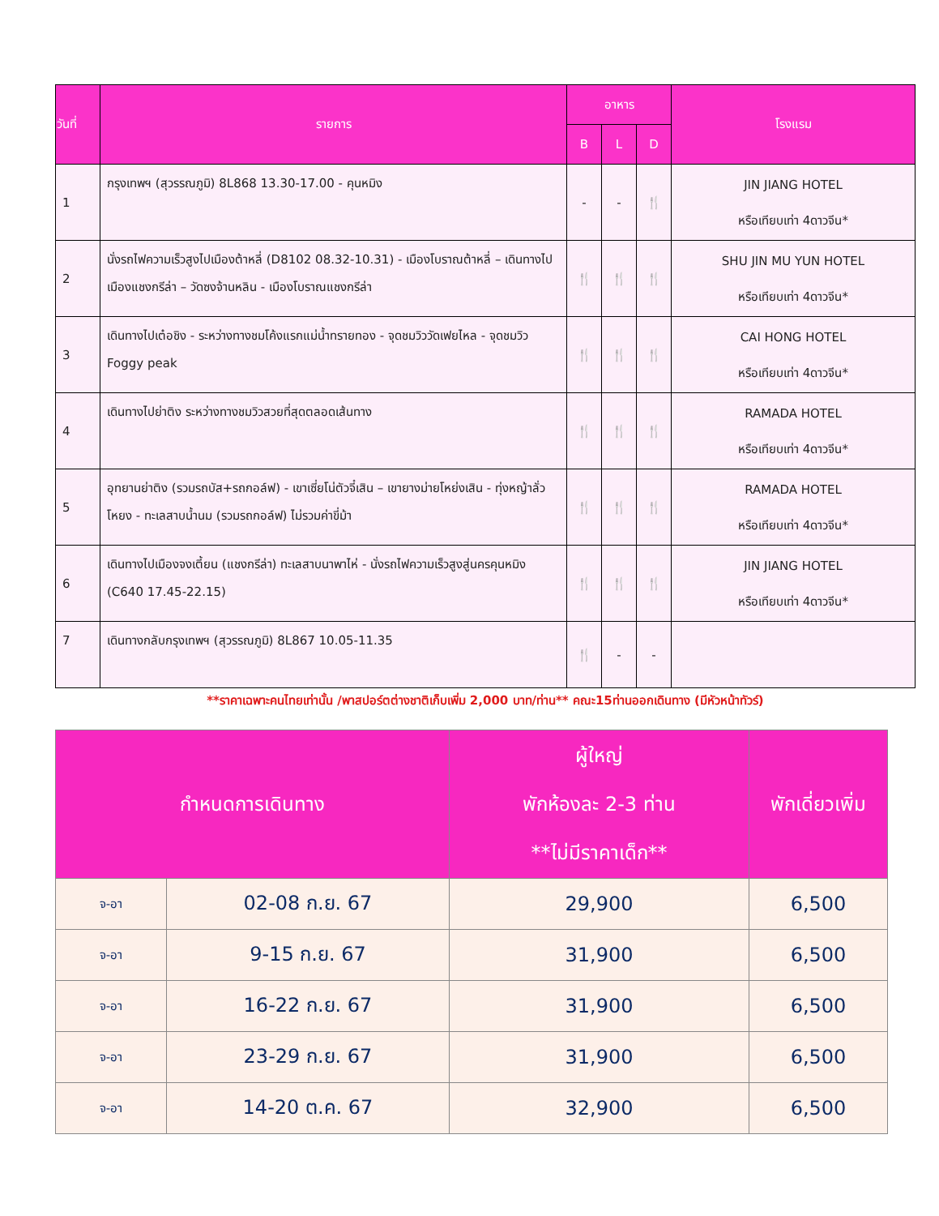| วันที่ | รายการ | อาหาร | | | โรงแรม |
| --- | --- | --- | --- | --- | --- |
| | | B | L | D | |
| 1 | กรุงเทพฯ (สุวรรณภูมิ) 8L868 13.30-17.00 - คุนหมิง | - | - | 🍴 | JIN JIANG HOTEL หรือเทียบเท่า 4ดาวจีน* |
| 2 | นั่งรถไฟความเร็วสูงไปเมืองต้าหลี่ (D8102 08.32-10.31) - เมืองโบราณต้าหลี่ – เดินทางไปเมืองแชงกรีล่า – วัดซงจ้านหลิน - เมืองโบราณแชงกรีล่า | 🍴 | 🍴 | 🍴 | SHU JIN MU YUN HOTEL หรือเทียบเท่า 4ดาวจีน* |
| 3 | เดินทางไปเต๋อชิง - ระหว่างทางชมโค้งแรกแม่น้ำทรายทอง - จุดชมวิววัดเฟยไหล - จุดชมวิว Foggy peak | 🍴 | 🍴 | 🍴 | CAI HONG HOTEL หรือเทียบเท่า 4ดาวจีน* |
| 4 | เดินทางไปย่าติง ระหว่างทางชมวิวสวยที่สุดตลอดเส้นทาง | 🍴 | 🍴 | 🍴 | RAMADA HOTEL หรือเทียบเท่า 4ดาวจีน* |
| 5 | อุทยานย่าติง (รวมรถบัส+รถกอล์ฟ) - เขาเซี่ยโน่ตัวจี๋เสิน – เขายางม่ายโหย่งเสิน - ทุ่งหญ้าลั่วโหยง - ทะเลสาบน้ำนม (รวมรถกอล์ฟ) ไม่รวมค่าขี่ม้า | 🍴 | 🍴 | 🍴 | RAMADA HOTEL หรือเทียบเท่า 4ดาวจีน* |
| 6 | เดินทางไปเมืองจงเตี้ยน (แชงกรีล่า) ทะเลสาบนาพาไห่ - นั่งรถไฟความเร็วสูงสู่นครคุนหมิง (C640 17.45-22.15) | 🍴 | 🍴 | 🍴 | JIN JIANG HOTEL หรือเทียบเท่า 4ดาวจีน* |
| 7 | เดินทางกลับกรุงเทพฯ (สุวรรณภูมิ) 8L867 10.05-11.35 | 🍴 | - | - | |
**ราคาเฉพาะคนไทยเท่านั้น /พาสปอร์ตต่างชาติเก็บเพิ่ม 2,000 บาท/ท่าน** คณะ15ท่านออกเดินทาง (มีหัวหน้าทัวร์)
| กำหนดการเดินทาง | | ผู้ใหญ่ พักห้องละ 2-3 ท่าน **ไม่มีราคาเด็ก** | พักเดี่ยวเพิ่ม |
| --- | --- | --- | --- |
| จ-อา | 02-08 ก.ย. 67 | 29,900 | 6,500 |
| จ-อา | 9-15 ก.ย. 67 | 31,900 | 6,500 |
| จ-อา | 16-22 ก.ย. 67 | 31,900 | 6,500 |
| จ-อา | 23-29 ก.ย. 67 | 31,900 | 6,500 |
| จ-อา | 14-20 ต.ค. 67 | 32,900 | 6,500 |